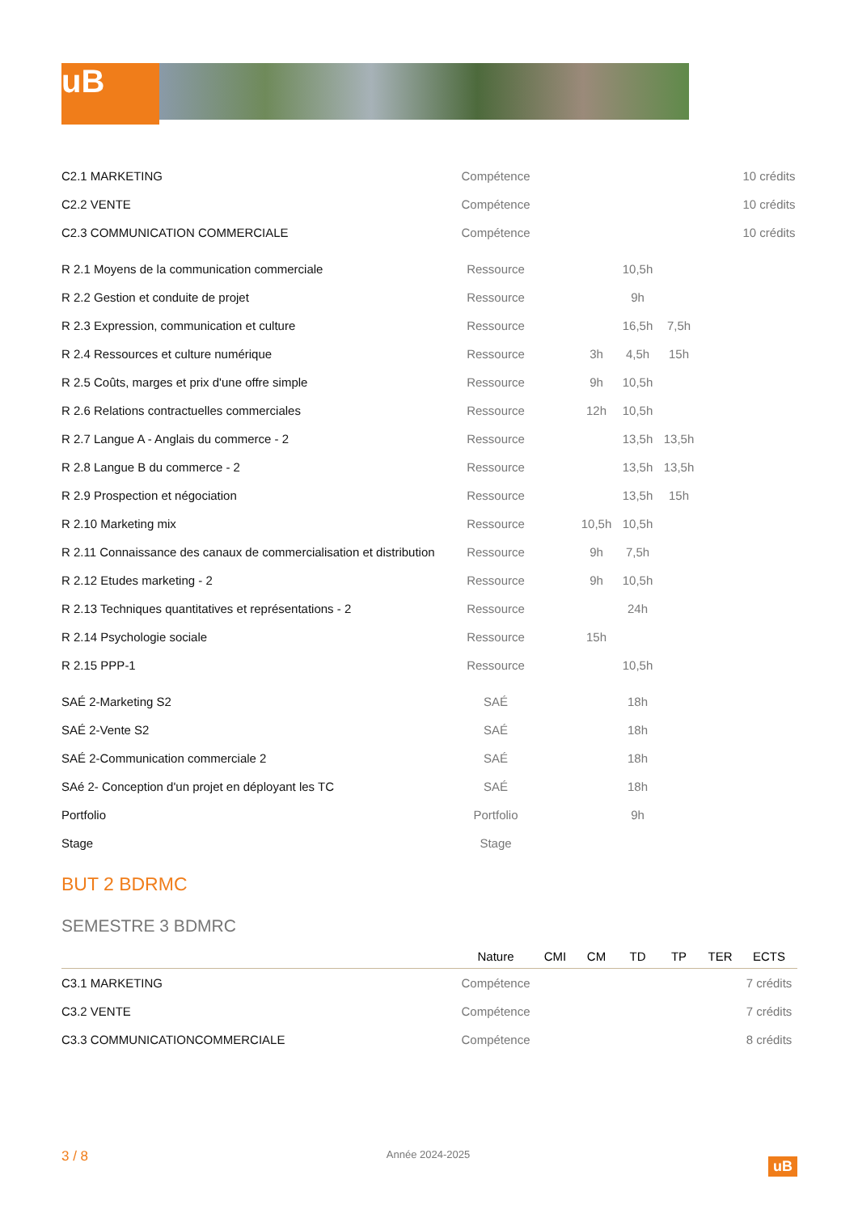uB
| C2.1 MARKETING | Compétence | | | | | | 10 crédits |
| C2.2 VENTE | Compétence | | | | | | 10 crédits |
| C2.3 COMMUNICATION COMMERCIALE | Compétence | | | | | | 10 crédits |
| R 2.1 Moyens de la communication commerciale | Ressource | | | 10,5h | | | |
| R 2.2 Gestion et conduite de projet | Ressource | | | 9h | | | |
| R 2.3 Expression, communication et culture | Ressource | | | 16,5h | 7,5h | | |
| R 2.4 Ressources et culture numérique | Ressource | | 3h | 4,5h | 15h | | |
| R 2.5 Coûts, marges et prix d'une offre simple | Ressource | | 9h | 10,5h | | | |
| R 2.6 Relations contractuelles commerciales | Ressource | | 12h | 10,5h | | | |
| R 2.7 Langue A - Anglais du commerce - 2 | Ressource | | | 13,5h | 13,5h | | |
| R 2.8 Langue B du commerce - 2 | Ressource | | | 13,5h | 13,5h | | |
| R 2.9 Prospection et négociation | Ressource | | | 13,5h | 15h | | |
| R 2.10 Marketing mix | Ressource | | 10,5h | 10,5h | | | |
| R 2.11 Connaissance des canaux de commercialisation et distribution | Ressource | | 9h | 7,5h | | | |
| R 2.12 Etudes marketing - 2 | Ressource | | 9h | 10,5h | | | |
| R 2.13 Techniques quantitatives et représentations - 2 | Ressource | | | 24h | | | |
| R 2.14 Psychologie sociale | Ressource | | 15h | | | | |
| R 2.15 PPP-1 | Ressource | | | 10,5h | | | |
| SAÉ 2-Marketing S2 | SAÉ | | | 18h | | | |
| SAÉ 2-Vente S2 | SAÉ | | | 18h | | | |
| SAÉ 2-Communication commerciale 2 | SAÉ | | | 18h | | | |
| SAé 2- Conception d'un projet en déployant les TC | SAÉ | | | 18h | | | |
| Portfolio | Portfolio | | | 9h | | | |
| Stage | Stage | | | | | | |
BUT 2 BDRMC
SEMESTRE 3 BDMRC
| | Nature | CMI | CM | TD | TP | TER | ECTS |
| --- | --- | --- | --- | --- | --- | --- | --- |
| C3.1 MARKETING | Compétence | | | | | | 7 crédits |
| C3.2 VENTE | Compétence | | | | | | 7 crédits |
| C3.3 COMMUNICATIONCOMMERCIALE | Compétence | | | | | | 8 crédits |
3 / 8 Année 2024-2025 uB